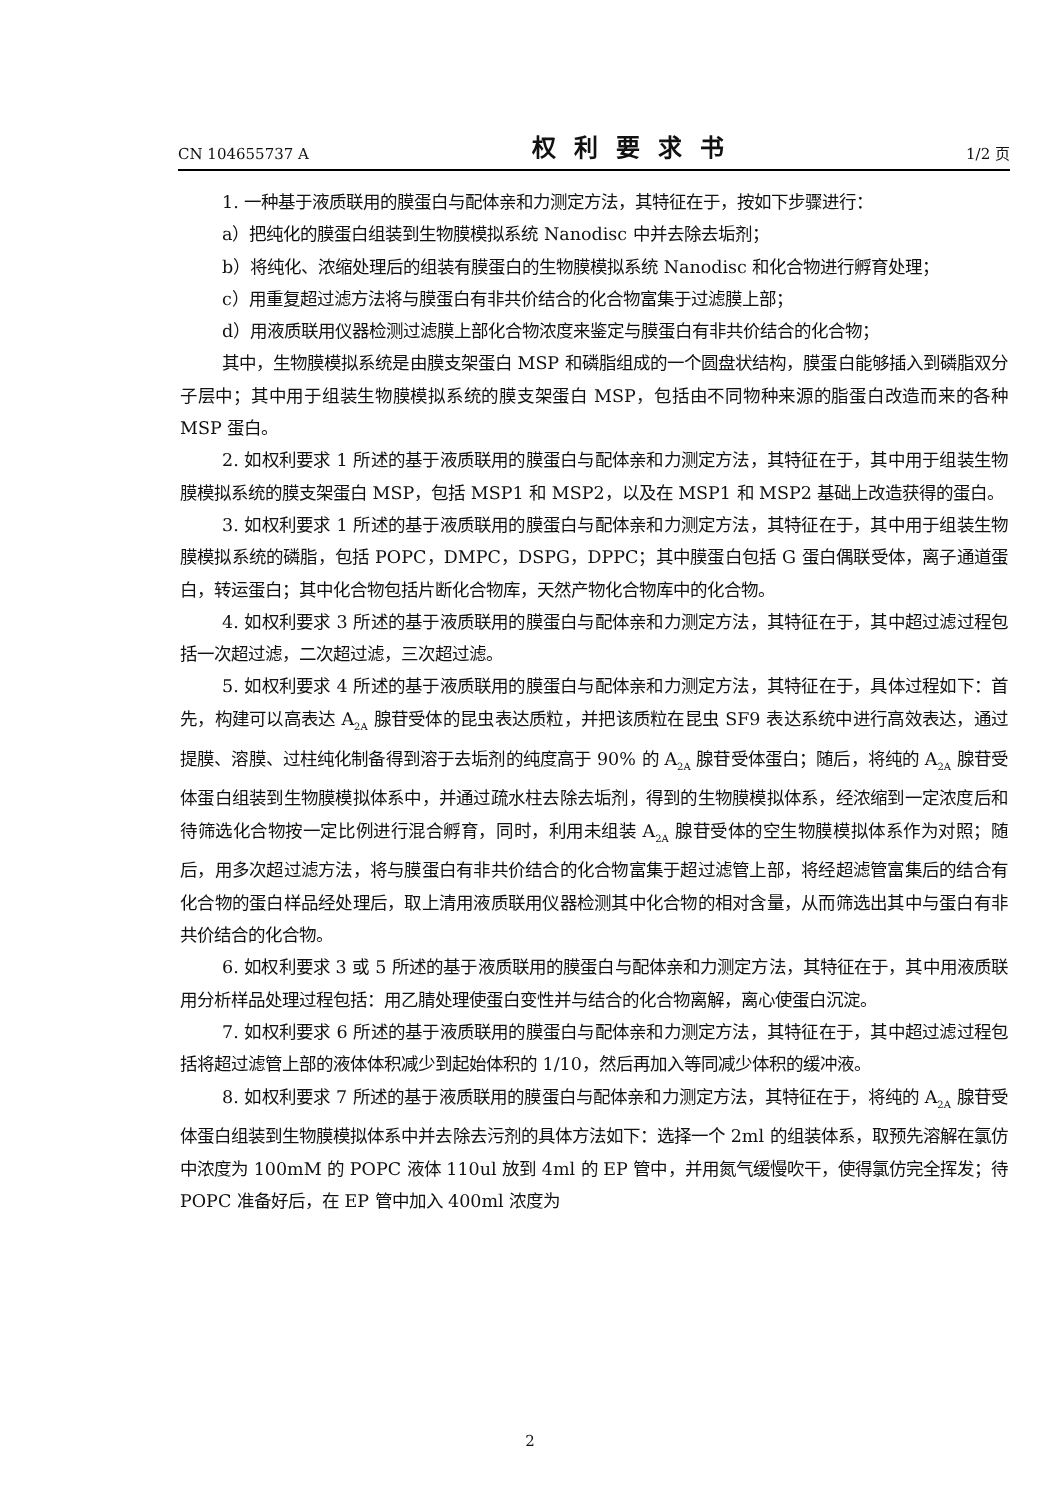CN 104655737 A 权利要求书 1/2 页
1. 一种基于液质联用的膜蛋白与配体亲和力测定方法，其特征在于，按如下步骤进行：
a）把纯化的膜蛋白组装到生物膜模拟系统 Nanodisc 中并去除去垢剂；
b）将纯化、浓缩处理后的组装有膜蛋白的生物膜模拟系统 Nanodisc 和化合物进行孵育处理；
c）用重复超过滤方法将与膜蛋白有非共价结合的化合物富集于过滤膜上部；
d）用液质联用仪器检测过滤膜上部化合物浓度来鉴定与膜蛋白有非共价结合的化合物；
其中，生物膜模拟系统是由膜支架蛋白 MSP 和磷脂组成的一个圆盘状结构，膜蛋白能够插入到磷脂双分子层中；其中用于组装生物膜模拟系统的膜支架蛋白 MSP，包括由不同物种来源的脂蛋白改造而来的各种 MSP 蛋白。
2. 如权利要求 1 所述的基于液质联用的膜蛋白与配体亲和力测定方法，其特征在于，其中用于组装生物膜模拟系统的膜支架蛋白 MSP，包括 MSP1 和 MSP2，以及在 MSP1 和 MSP2 基础上改造获得的蛋白。
3. 如权利要求 1 所述的基于液质联用的膜蛋白与配体亲和力测定方法，其特征在于，其中用于组装生物膜模拟系统的磷脂，包括 POPC，DMPC，DSPG，DPPC；其中膜蛋白包括 G 蛋白偶联受体，离子通道蛋白，转运蛋白；其中化合物包括片断化合物库，天然产物化合物库中的化合物。
4. 如权利要求 3 所述的基于液质联用的膜蛋白与配体亲和力测定方法，其特征在于，其中超过滤过程包括一次超过滤，二次超过滤，三次超过滤。
5. 如权利要求 4 所述的基于液质联用的膜蛋白与配体亲和力测定方法，其特征在于，具体过程如下：首先，构建可以高表达 A<sub>2A</sub> 腺苷受体的昆虫表达质粒，并把该质粒在昆虫 SF9 表达系统中进行高效表达，通过提膜、溶膜、过柱纯化制备得到溶于去垢剂的纯度高于 90% 的 A<sub>2A</sub> 腺苷受体蛋白；随后，将纯的 A<sub>2A</sub> 腺苷受体蛋白组装到生物膜模拟体系中，并通过疏水柱去除去垢剂，得到的生物膜模拟体系，经浓缩到一定浓度后和待筛选化合物按一定比例进行混合孵育，同时，利用未组装 A<sub>2A</sub> 腺苷受体的空生物膜模拟体系作为对照；随后，用多次超过滤方法，将与膜蛋白有非共价结合的化合物富集于超过滤管上部，将经超滤管富集后的结合有化合物的蛋白样品经处理后，取上清用液质联用仪器检测其中化合物的相对含量，从而筛选出其中与蛋白有非共价结合的化合物。
6. 如权利要求 3 或 5 所述的基于液质联用的膜蛋白与配体亲和力测定方法，其特征在于，其中用液质联用分析样品处理过程包括：用乙腈处理使蛋白变性并与结合的化合物离解，离心使蛋白沉淀。
7. 如权利要求 6 所述的基于液质联用的膜蛋白与配体亲和力测定方法，其特征在于，其中超过滤过程包括将超过滤管上部的液体体积减少到起始体积的 1/10，然后再加入等同减少体积的缓冲液。
8. 如权利要求 7 所述的基于液质联用的膜蛋白与配体亲和力测定方法，其特征在于，将纯的 A<sub>2A</sub> 腺苷受体蛋白组装到生物膜模拟体系中并去除去污剂的具体方法如下：选择一个 2ml 的组装体系，取预先溶解在氯仿中浓度为 100mM 的 POPC 液体 110ul 放到 4ml 的 EP 管中，并用氮气缓慢吹干，使得氯仿完全挥发；待 POPC 准备好后，在 EP 管中加入 400ml 浓度为
2